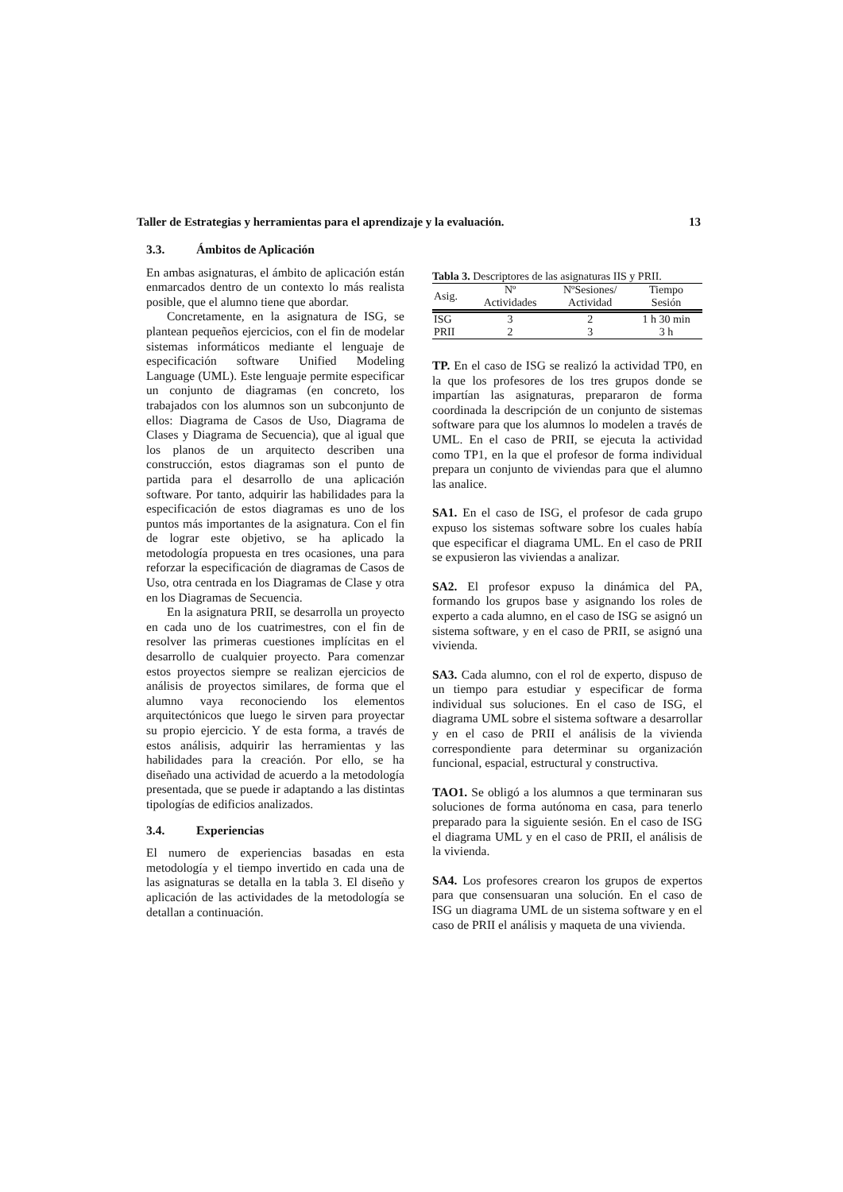Taller de Estrategias y herramientas para el aprendizaje y la evaluación. 13
3.3. Ámbitos de Aplicación
En ambas asignaturas, el ámbito de aplicación están enmarcados dentro de un contexto lo más realista posible, que el alumno tiene que abordar.
Concretamente, en la asignatura de ISG, se plantean pequeños ejercicios, con el fin de modelar sistemas informáticos mediante el lenguaje de especificación software Unified Modeling Language (UML). Este lenguaje permite especificar un conjunto de diagramas (en concreto, los trabajados con los alumnos son un subconjunto de ellos: Diagrama de Casos de Uso, Diagrama de Clases y Diagrama de Secuencia), que al igual que los planos de un arquitecto describen una construcción, estos diagramas son el punto de partida para el desarrollo de una aplicación software. Por tanto, adquirir las habilidades para la especificación de estos diagramas es uno de los puntos más importantes de la asignatura. Con el fin de lograr este objetivo, se ha aplicado la metodología propuesta en tres ocasiones, una para reforzar la especificación de diagramas de Casos de Uso, otra centrada en los Diagramas de Clase y otra en los Diagramas de Secuencia.
En la asignatura PRII, se desarrolla un proyecto en cada uno de los cuatrimestres, con el fin de resolver las primeras cuestiones implícitas en el desarrollo de cualquier proyecto. Para comenzar estos proyectos siempre se realizan ejercicios de análisis de proyectos similares, de forma que el alumno vaya reconociendo los elementos arquitectónicos que luego le sirven para proyectar su propio ejercicio. Y de esta forma, a través de estos análisis, adquirir las herramientas y las habilidades para la creación. Por ello, se ha diseñado una actividad de acuerdo a la metodología presentada, que se puede ir adaptando a las distintas tipologías de edificios analizados.
3.4. Experiencias
El numero de experiencias basadas en esta metodología y el tiempo invertido en cada una de las asignaturas se detalla en la tabla 3. El diseño y aplicación de las actividades de la metodología se detallan a continuación.
Tabla 3. Descriptores de las asignaturas IIS y PRII.
| Asig. | Nº Actividades | NºSesiones/ Actividad | Tiempo Sesión |
| --- | --- | --- | --- |
| ISG | 3 | 2 | 1 h 30 min |
| PRII | 2 | 3 | 3 h |
TP. En el caso de ISG se realizó la actividad TP0, en la que los profesores de los tres grupos donde se impartían las asignaturas, prepararon de forma coordinada la descripción de un conjunto de sistemas software para que los alumnos lo modelen a través de UML. En el caso de PRII, se ejecuta la actividad como TP1, en la que el profesor de forma individual prepara un conjunto de viviendas para que el alumno las analice.
SA1. En el caso de ISG, el profesor de cada grupo expuso los sistemas software sobre los cuales había que especificar el diagrama UML. En el caso de PRII se expusieron las viviendas a analizar.
SA2. El profesor expuso la dinámica del PA, formando los grupos base y asignando los roles de experto a cada alumno, en el caso de ISG se asignó un sistema software, y en el caso de PRII, se asignó una vivienda.
SA3. Cada alumno, con el rol de experto, dispuso de un tiempo para estudiar y especificar de forma individual sus soluciones. En el caso de ISG, el diagrama UML sobre el sistema software a desarrollar y en el caso de PRII el análisis de la vivienda correspondiente para determinar su organización funcional, espacial, estructural y constructiva.
TAO1. Se obligó a los alumnos a que terminaran sus soluciones de forma autónoma en casa, para tenerlo preparado para la siguiente sesión. En el caso de ISG el diagrama UML y en el caso de PRII, el análisis de la vivienda.
SA4. Los profesores crearon los grupos de expertos para que consensuaran una solución. En el caso de ISG un diagrama UML de un sistema software y en el caso de PRII el análisis y maqueta de una vivienda.